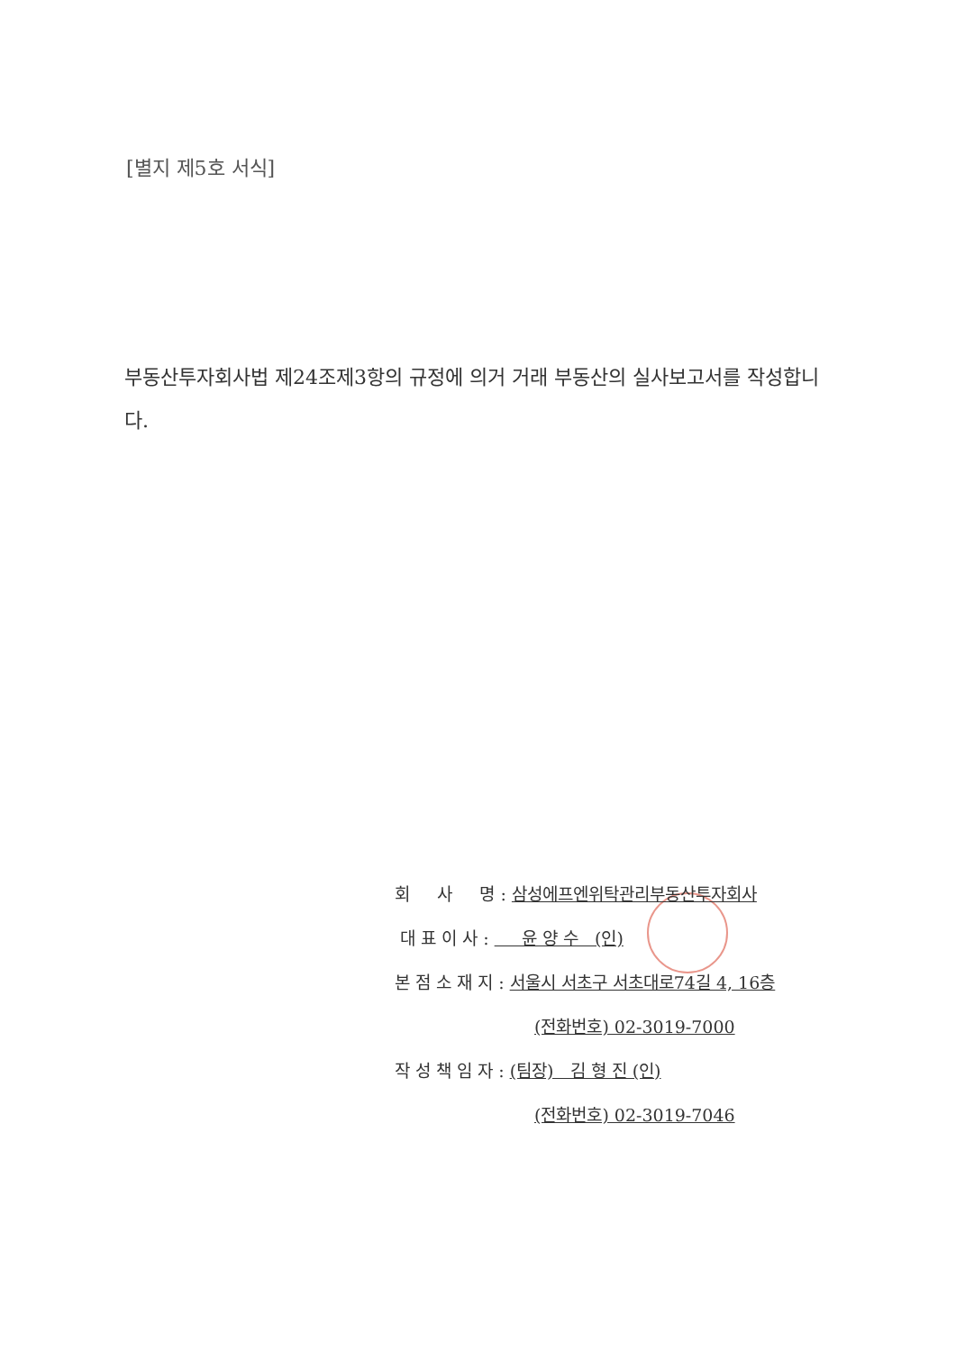[별지 제5호 서식]
부동산투자회사법 제24조제3항의 규정에 의거 거래 부동산의 실사보고서를 작성합니다.
회 사 명 : 삼성에프엔위탁관리부동산투자회사
대 표 이 사 : 윤 양 수 (인)
본 점 소 재 지 : 서울시 서초구 서초대로74길 4, 16층
(전화번호) 02-3019-7000
작 성 책 임 자 : (팀장) 김 형 진 (인)
(전화번호) 02-3019-7046